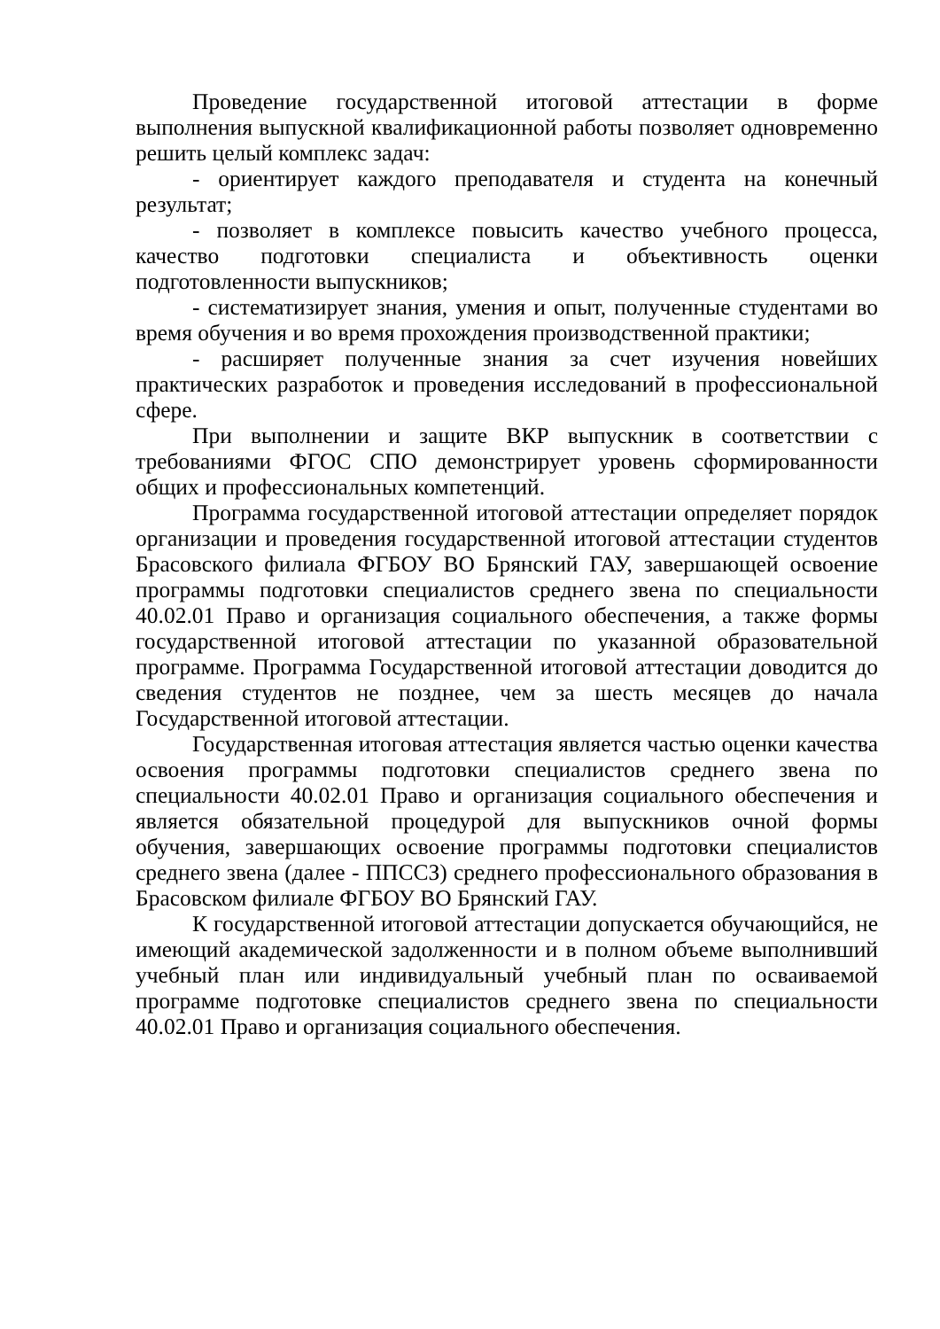Проведение государственной итоговой аттестации в форме выполнения выпускной квалификационной работы позволяет одновременно решить целый комплекс задач:
- ориентирует каждого преподавателя и студента на конечный результат;
- позволяет в комплексе повысить качество учебного процесса, качество подготовки специалиста и объективность оценки подготовленности выпускников;
- систематизирует знания, умения и опыт, полученные студентами во время обучения и во время прохождения производственной практики;
- расширяет полученные знания за счет изучения новейших практических разработок и проведения исследований в профессиональной сфере.
При выполнении и защите ВКР выпускник в соответствии с требованиями ФГОС СПО демонстрирует уровень сформированности общих и профессиональных компетенций.
Программа государственной итоговой аттестации определяет порядок организации и проведения государственной итоговой аттестации студентов Брасовского филиала ФГБОУ ВО Брянский ГАУ, завершающей освоение программы подготовки специалистов среднего звена по специальности 40.02.01 Право и организация социального обеспечения, а также формы государственной итоговой аттестации по указанной образовательной программе. Программа Государственной итоговой аттестации доводится до сведения студентов не позднее, чем за шесть месяцев до начала Государственной итоговой аттестации.
Государственная итоговая аттестация является частью оценки качества освоения программы подготовки специалистов среднего звена по специальности 40.02.01 Право и организация социального обеспечения и является обязательной процедурой для выпускников очной формы обучения, завершающих освоение программы подготовки специалистов среднего звена (далее - ППССЗ) среднего профессионального образования в Брасовском филиале ФГБОУ ВО Брянский ГАУ.
К государственной итоговой аттестации допускается обучающийся, не имеющий академической задолженности и в полном объеме выполнивший учебный план или индивидуальный учебный план по осваиваемой программе подготовке специалистов среднего звена по специальности 40.02.01 Право и организация социального обеспечения.